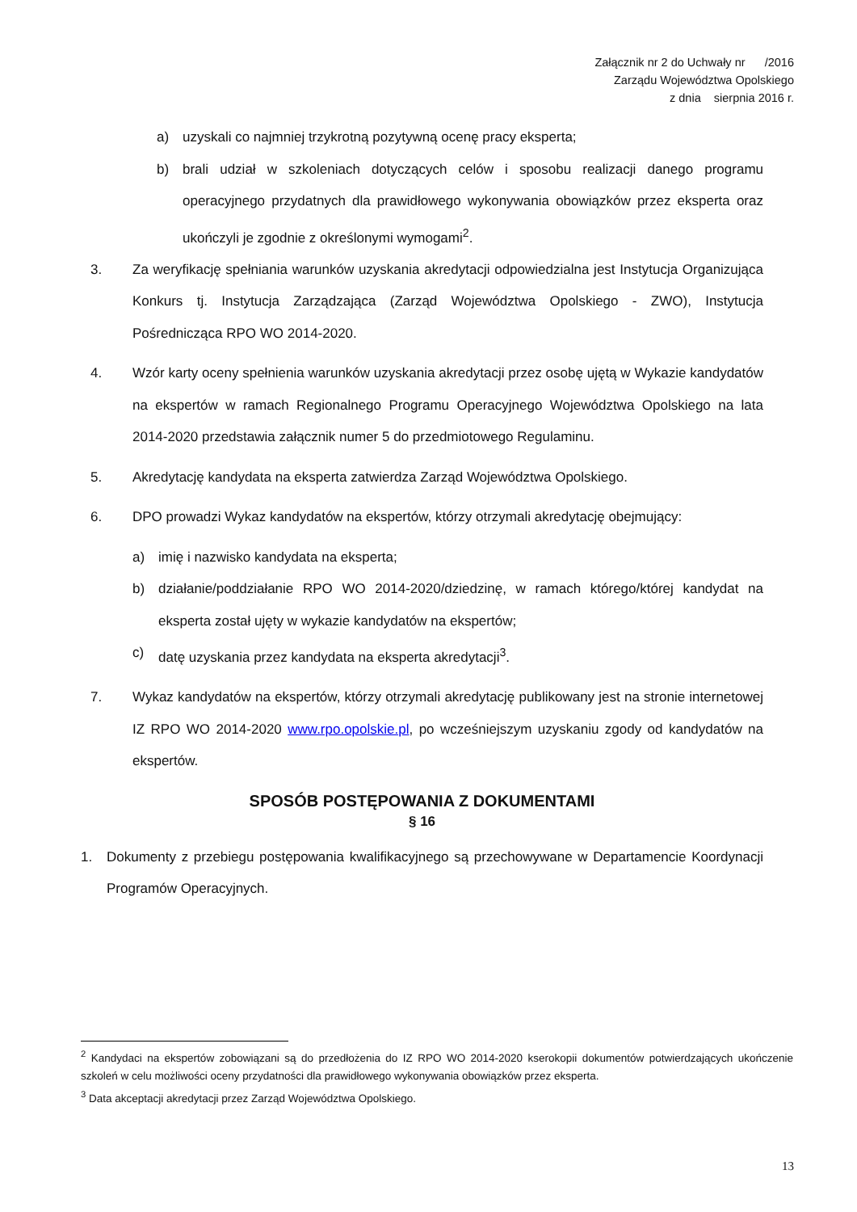Załącznik nr 2 do Uchwały nr /2016
Zarządu Województwa Opolskiego
z dnia sierpnia 2016 r.
a) uzyskali co najmniej trzykrotną pozytywną ocenę pracy eksperta;
b) brali udział w szkoleniach dotyczących celów i sposobu realizacji danego programu operacyjnego przydatnych dla prawidłowego wykonywania obowiązków przez eksperta oraz ukończyli je zgodnie z określonymi wymogami<sup>2</sup>.
3. Za weryfikację spełniania warunków uzyskania akredytacji odpowiedzialna jest Instytucja Organizująca Konkurs tj. Instytucja Zarządzająca (Zarząd Województwa Opolskiego - ZWO), Instytucja Pośrednicząca RPO WO 2014-2020.
4. Wzór karty oceny spełnienia warunków uzyskania akredytacji przez osobę ujętą w Wykazie kandydatów na ekspertów w ramach Regionalnego Programu Operacyjnego Województwa Opolskiego na lata 2014-2020 przedstawia załącznik numer 5 do przedmiotowego Regulaminu.
5. Akredytację kandydata na eksperta zatwierdza Zarząd Województwa Opolskiego.
6. DPO prowadzi Wykaz kandydatów na ekspertów, którzy otrzymali akredytację obejmujący:
a) imię i nazwisko kandydata na eksperta;
b) działanie/poddziałanie RPO WO 2014-2020/dziedzinę, w ramach którego/której kandydat na eksperta został ujęty w wykazie kandydatów na ekspertów;
c) datę uzyskania przez kandydata na eksperta akredytacji<sup>3</sup>.
7. Wykaz kandydatów na ekspertów, którzy otrzymali akredytację publikowany jest na stronie internetowej IZ RPO WO 2014-2020 www.rpo.opolskie.pl, po wcześniejszym uzyskaniu zgody od kandydatów na ekspertów.
SPOSÓB POSTĘPOWANIA Z DOKUMENTAMI
§ 16
1. Dokumenty z przebiegu postępowania kwalifikacyjnego są przechowywane w Departamencie Koordynacji Programów Operacyjnych.
<sup>2</sup> Kandydaci na ekspertów zobowiązani są do przedłożenia do IZ RPO WO 2014-2020 kserokopii dokumentów potwierdzających ukończenie szkoleń w celu możliwości oceny przydatności dla prawidłowego wykonywania obowiązków przez eksperta.
<sup>3</sup> Data akceptacji akredytacji przez Zarząd Województwa Opolskiego.
13